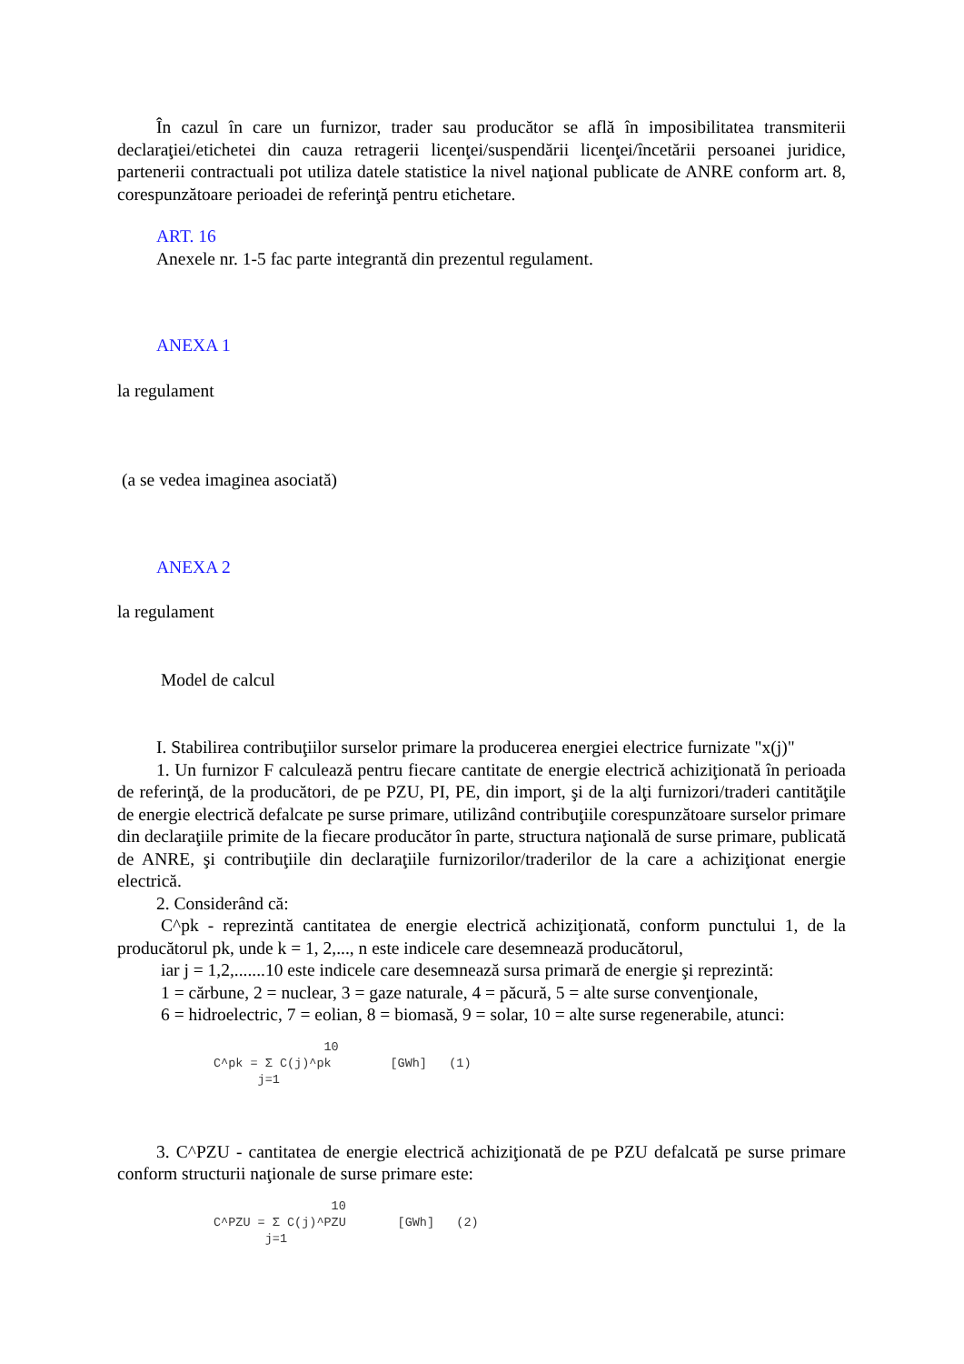În cazul în care un furnizor, trader sau producător se află în imposibilitatea transmiterii declaraţiei/etichetei din cauza retragerii licenţei/suspendării licenţei/încetării persoanei juridice, partenerii contractuali pot utiliza datele statistice la nivel naţional publicate de ANRE conform art. 8, corespunzătoare perioadei de referinţă pentru etichetare.
ART. 16
Anexele nr. 1-5 fac parte integrantă din prezentul regulament.
ANEXA 1
la regulament
(a se vedea imaginea asociată)
ANEXA 2
la regulament
Model de calcul
I. Stabilirea contribuţiilor surselor primare la producerea energiei electrice furnizate "x(j)"
1. Un furnizor F calculează pentru fiecare cantitate de energie electrică achiziţionată în perioada de referinţă, de la producători, de pe PZU, PI, PE, din import, şi de la alţi furnizori/traderi cantităţile de energie electrică defalcate pe surse primare, utilizând contribuţiile corespunzătoare surselor primare din declaraţiile primite de la fiecare producător în parte, structura naţională de surse primare, publicată de ANRE, şi contribuţiile din declaraţiile furnizorilor/traderilor de la care a achiziţionat energie electrică.
2. Considerând că:
C^pk - reprezintă cantitatea de energie electrică achiziţionată, conform punctului 1, de la producătorul pk, unde k = 1, 2,..., n este indicele care desemnează producătorul,
iar j = 1,2,.......10 este indicele care desemnează sursa primară de energie şi reprezintă:
1 = cărbune, 2 = nuclear, 3 = gaze naturale, 4 = păcură, 5 = alte surse convenţionale,
6 = hidroelectric, 7 = eolian, 8 = biomasă, 9 = solar, 10 = alte surse regenerabile, atunci:
               10
C^pk = Σ C(j)^pk        [GWh]   (1)
      j=1
3. C^PZU - cantitatea de energie electrică achiziţionată de pe PZU defalcată pe surse primare conform structurii naţionale de surse primare este:
                10
C^PZU = Σ C(j)^PZU       [GWh]   (2)
       j=1